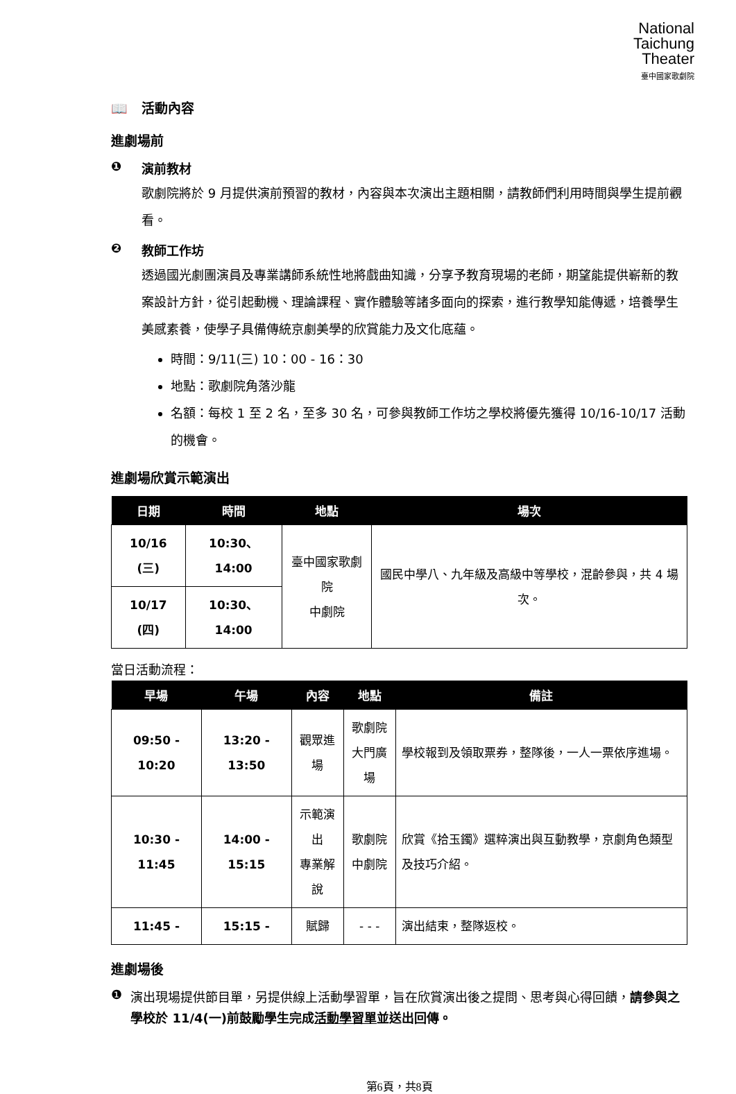National
Taichung
Theater
臺中國家歌劇院
📖 活動內容
進劇場前
❶ 演前教材
歌劇院將於 9 月提供演前預習的教材，內容與本次演出主題相關，請教師們利用時間與學生提前觀看。
❷ 教師工作坊
透過國光劇團演員及專業講師系統性地將戲曲知識，分享予教育現場的老師，期望能提供嶄新的教案設計方針，從引起動機、理論課程、實作體驗等諸多面向的探索，進行教學知能傳遞，培養學生美感素養，使學子具備傳統京劇美學的欣賞能力及文化底蘊。
時間：9/11(三) 10：00 - 16：30
地點：歌劇院角落沙龍
名額：每校 1 至 2 名，至多 30 名，可參與教師工作坊之學校將優先獲得 10/16-10/17 活動的機會。
進劇場欣賞示範演出
| 日期 | 時間 | 地點 | 場次 |
| --- | --- | --- | --- |
| 10/16 (三) | 10:30、14:00 | 臺中國家歌劇院 中劇院 | 國民中學八、九年級及高級中等學校，混齡參與，共 4 場次。 |
| 10/17 (四) | 10:30、14:00 | | |
當日活動流程：
| 早場 | 午場 | 內容 | 地點 | 備註 |
| --- | --- | --- | --- | --- |
| 09:50 - 10:20 | 13:20 - 13:50 | 觀眾進場 | 歌劇院 大門廣場 | 學校報到及領取票券，整隊後，一人一票依序進場。 |
| 10:30 - 11:45 | 14:00 - 15:15 | 示範演出 專業解說 | 歌劇院 中劇院 | 欣賞《拾玉鐲》選粹演出與互動教學，京劇角色類型及技巧介紹。 |
| 11:45 - | 15:15 - | 賦歸 | - - - | 演出結束，整隊返校。 |
進劇場後
❶ 演出現場提供節目單，另提供線上活動學習單，旨在欣賞演出後之提問、思考與心得回饋，請參與之學校於 11/4(一)前鼓勵學生完成活動學習單並送出回傳。
第6頁，共8頁